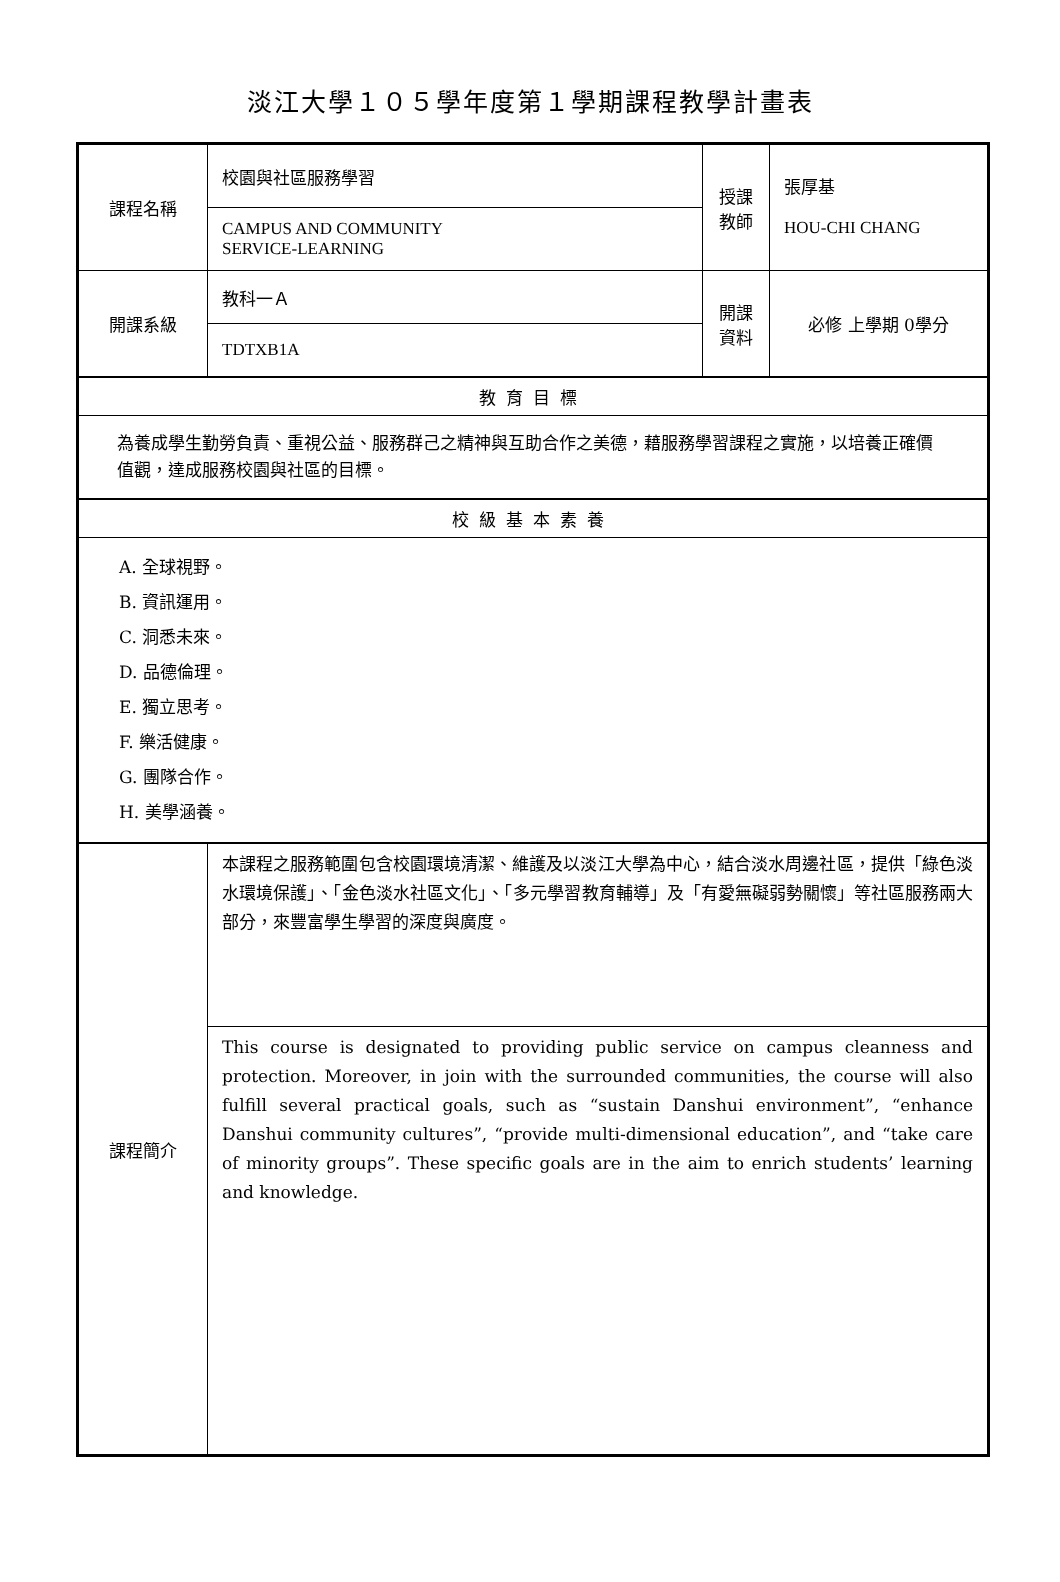淡江大學１０５學年度第１學期課程教學計畫表
| 課程名稱 | 校園與社區服務學習 | 授課 教師 | 張厚基 HOU-CHI CHANG |
| | CAMPUS AND COMMUNITY SERVICE-LEARNING | | |
| 開課系級 | 教科一Ａ | 開課 資料 | 必修 上學期 0學分 |
| | TDTXB1A | | |
| 教育目標 | | | |
| 為養成學生勤勞負責、重視公益、服務群己之精神與互助合作之美德，藉服務學習課程之實施，以培養正確價值觀，達成服務校園與社區的目標。 | | | |
| 校級基本素養 | | | |
| A. 全球視野。 B. 資訊運用。 C. 洞悉未來。 D. 品德倫理。 E. 獨立思考。 F. 樂活健康。 G. 團隊合作。 H. 美學涵養。 | | | |
| 課程簡介 | 本課程之服務範圍包含校園環境清潔、維護及以淡江大學為中心，結合淡水周邊社區，提供「綠色淡水環境保護」、「金色淡水社區文化」、「多元學習教育輔導」及「有愛無礙弱勢關懷」等社區服務兩大部分，來豐富學生學習的深度與廣度。 | | |
| | This course is designated to providing public service on campus cleanness and protection. Moreover, in join with the surrounded communities, the course will also fulfill several practical goals, such as “sustain Danshui environment”, “enhance Danshui community cultures”, “provide multi-dimensional education”, and “take care of minority groups”. These specific goals are in the aim to enrich students’ learning and knowledge. | | |